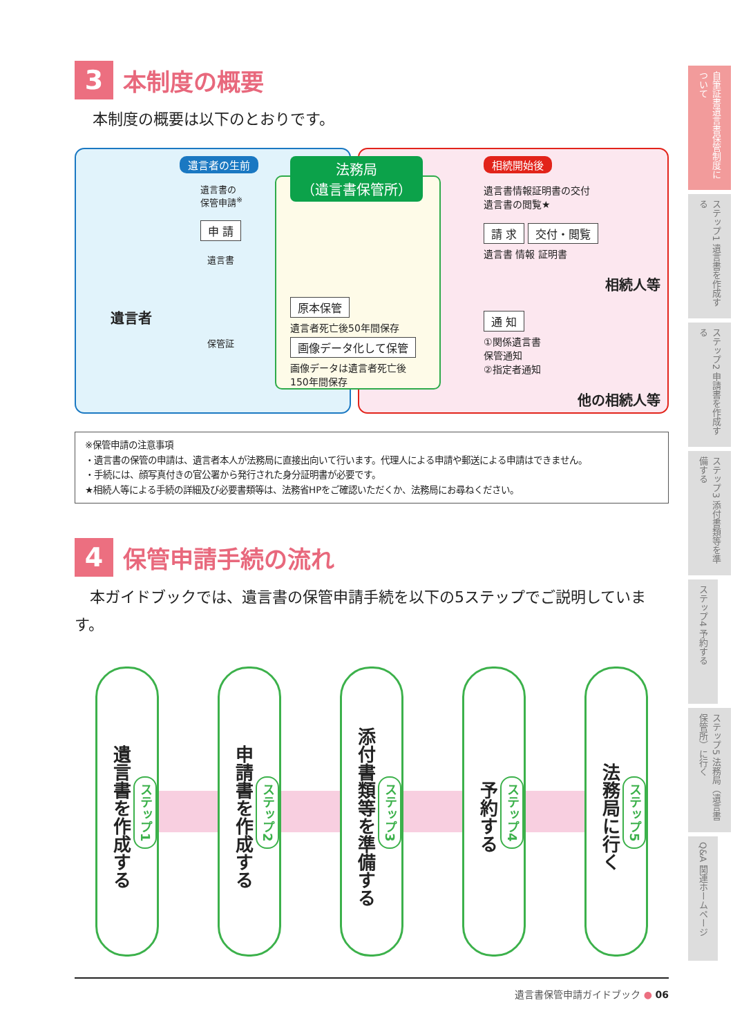3 本制度の概要
本制度の概要は以下のとおりです。
遺言者の生前
遺言書の
保管申請<sup>※</sup>
申 請
遺言書
遺言者
保管証
法務局
（遺言書保管所）
原本保管
遺言者死亡後50年間保存
画像データ化して保管
画像データは遺言者死亡後
150年間保存
相続開始後
遺言書情報証明書の交付
遺言書の閲覧★
請 求 交付・閲覧
遺言書 情報 証明書
相続人等
通 知
①関係遺言書
保管通知
②指定者通知
他の相続人等
※保管申請の注意事項
・遺言書の保管の申請は、遺言者本人が法務局に直接出向いて行います。代理人による申請や郵送による申請はできません。
・手続には、顔写真付きの官公署から発行された身分証明書が必要です。
★相続人等による手続の詳細及び必要書類等は、法務省HPをご確認いただくか、法務局にお尋ねください。
4 保管申請手続の流れ
　本ガイドブックでは、遺言書の保管申請手続を以下の5ステップでご説明しています。
ステップ1
遺言書を作成する
ステップ2
申請書を作成する
ステップ3
添付書類等を準備する
ステップ4
予約する
ステップ5
法務局に行く
遺言書保管申請ガイドブック ● 06
自筆証書遺言書保管制度について
ステップ1 遺言書を作成する
ステップ2 申請書を作成する
ステップ3 添付書類等を準備する
ステップ4 予約する
ステップ5 法務局（遺言書保管所）に行く
Q&A 関連ホームページ